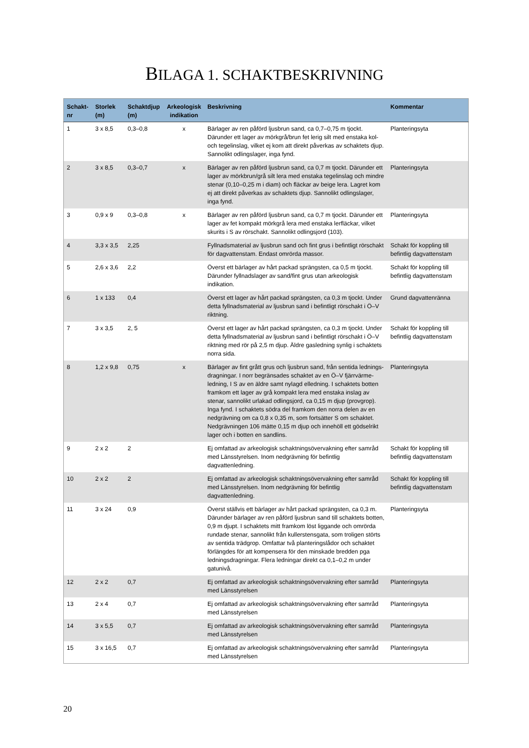BILAGA 1. SCHAKTBESKRIVNING
| Schakt- nr | Storlek (m) | Schaktdjup (m) | Arkeologisk indikation | Beskrivning | Kommentar |
| --- | --- | --- | --- | --- | --- |
| 1 | 3 x 8,5 | 0,3–0,8 | x | Bärlager av ren påförd ljusbrun sand, ca 0,7–0,75 m tjockt. Därunder ett lager av mörkgrå/brun fet lerig silt med enstaka kol- och tegelinslag, vilket ej kom att direkt påverkas av schaktets djup. Sannolikt odlingslager, inga fynd. | Planteringsyta |
| 2 | 3 x 8,5 | 0,3–0,7 | x | Bärlager av ren påförd ljusbrun sand, ca 0,7 m tjockt. Därunder ett lager av mörkbrun/grå silt lera med enstaka tegelinslag och mindre stenar (0,10–0,25 m i diam) och fläckar av beige lera. Lagret kom ej att direkt påverkas av schaktets djup. Sannolikt odlingslager, inga fynd. | Planteringsyta |
| 3 | 0,9 x 9 | 0,3–0,8 | x | Bärlager av ren påförd ljusbrun sand, ca 0,7 m tjockt. Därunder ett lager av fet kompakt mörkgrå lera med enstaka lerfläckar, vilket skurits i S av rörschakt. Sannolikt odlingsjord (103). | Planteringsyta |
| 4 | 3,3 x 3,5 | 2,25 | | Fyllnadsmaterial av ljusbrun sand och fint grus i befintligt rörschakt för dagvattenstam. Endast omrörda massor. | Schakt för koppling till befintlig dagvattenstam |
| 5 | 2,6 x 3,6 | 2,2 | | Överst ett bärlager av hårt packad sprängsten, ca 0,5 m tjockt. Därunder fyllnadslager av sand/fint grus utan arkeologisk indikation. | Schakt för koppling till befintlig dagvattenstam |
| 6 | 1 x 133 | 0,4 | | Överst ett lager av hårt packad sprängsten, ca 0,3 m tjockt. Under detta fyllnadsmaterial av ljusbrun sand i befintligt rörschakt i Ö–V riktning. | Grund dagvattenränna |
| 7 | 3 x 3,5 | 2, 5 | | Överst ett lager av hårt packad sprängsten, ca 0,3 m tjockt. Under detta fyllnadsmaterial av ljusbrun sand i befintligt rörschakt i Ö–V riktning med rör på 2,5 m djup. Äldre gasledning synlig i schaktets norra sida. | Schakt för koppling till befintlig dagvattenstam |
| 8 | 1,2 x 9,8 | 0,75 | x | Bärlager av fint grått grus och ljusbrun sand, från sentida lednings-dragningar. I norr begränsades schaktet av en Ö–V fjärrvärme-ledning, I S av en äldre samt nylagd elledning. I schaktets botten framkom ett lager av grå kompakt lera med enstaka inslag av stenar, sannolikt urlakad odlingsjord, ca 0,15 m djup (provgrop). Inga fynd. I schaktets södra del framkom den norra delen av en nedgrävning om ca 0,8 x 0,35 m, som fortsätter S om schaktet. Nedgrävningen 106 mätte 0,15 m djup och innehöll ett gödselrikt lager och i botten en sandlins. | Planteringsyta |
| 9 | 2 x 2 | 2 | | Ej omfattad av arkeologisk schaktningsövervakning efter samråd med Länsstyrelsen. Inom nedgrävning för befintlig dagvattenledning. | Schakt för koppling till befintlig dagvattenstam |
| 10 | 2 x 2 | 2 | | Ej omfattad av arkeologisk schaktningsövervakning efter samråd med Länsstyrelsen. Inom nedgrävning för befintlig dagvattenledning. | Schakt för koppling till befintlig dagvattenstam |
| 11 | 3 x 24 | 0,9 | | Överst ställvis ett bärlager av hårt packad sprängsten, ca 0,3 m. Därunder bärlager av ren påförd ljusbrun sand till schaktets botten, 0,9 m djupt. I schaktets mitt framkom löst liggande och omrörda rundade stenar, sannolikt från kullerstensgata, som troligen störts av sentida trädgrop. Omfattar två planteringslådor och schaktet förlängdes för att kompensera för den minskade bredden pga ledningsdragningar. Flera ledningar direkt ca 0,1–0,2 m under gatunivå. | Planteringsyta |
| 12 | 2 x 2 | 0,7 | | Ej omfattad av arkeologisk schaktningsövervakning efter samråd med Länsstyrelsen | Planteringsyta |
| 13 | 2 x 4 | 0,7 | | Ej omfattad av arkeologisk schaktningsövervakning efter samråd med Länsstyrelsen | Planteringsyta |
| 14 | 3 x 5,5 | 0,7 | | Ej omfattad av arkeologisk schaktningsövervakning efter samråd med Länsstyrelsen | Planteringsyta |
| 15 | 3 x 16,5 | 0,7 | | Ej omfattad av arkeologisk schaktningsövervakning efter samråd med Länsstyrelsen | Planteringsyta |
20